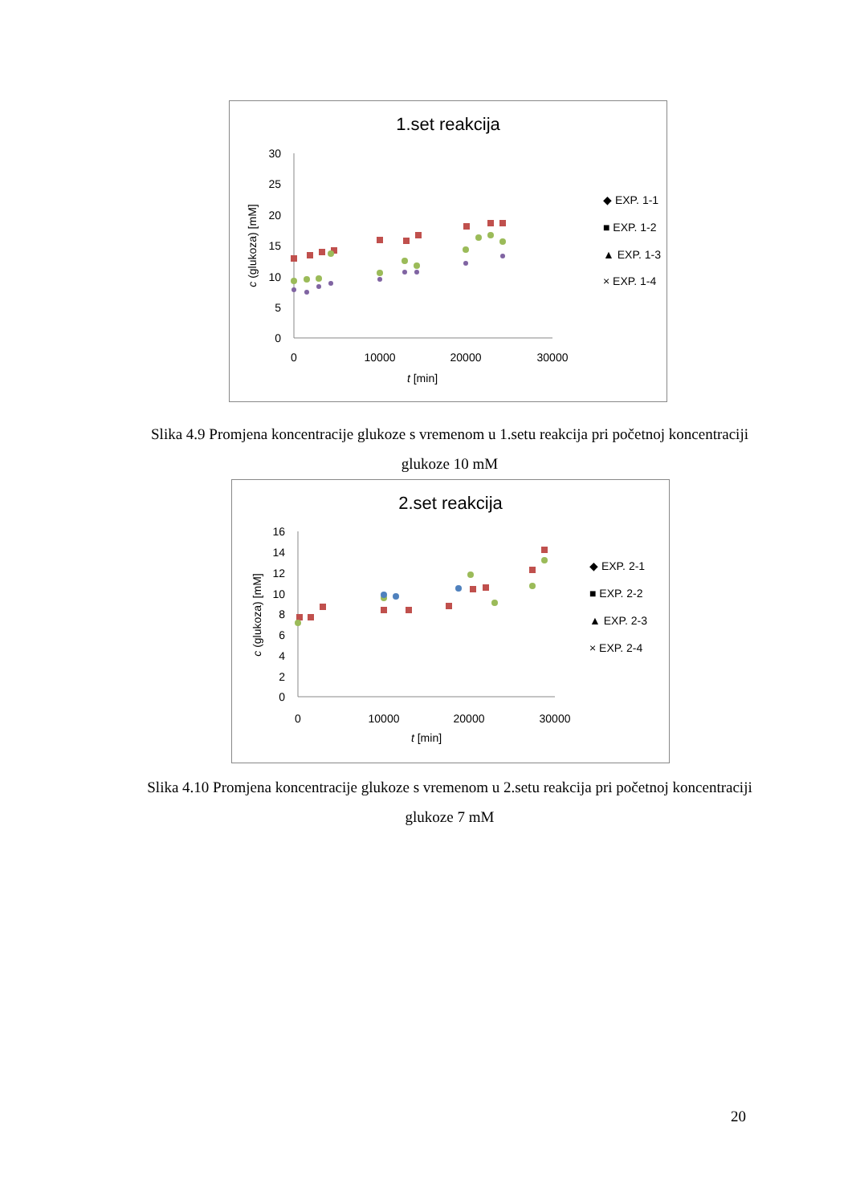1.set reakcija
30
25
20
15
10
5
0
0
10000
20000
30000
t [min]
c (glukoza) [mM]
◆ EXP. 1-1
■ EXP. 1-2
▲ EXP. 1-3
× EXP. 1-4
Slika 4.9 Promjena koncentracije glukoze s vremenom u 1.setu reakcija pri početnoj koncentraciji glukoze 10 mM
2.set reakcija
16
14
12
10
8
6
4
2
0
0
10000
20000
30000
t [min]
c (glukoza) [mM]
◆ EXP. 2-1
■ EXP. 2-2
▲ EXP. 2-3
× EXP. 2-4
Slika 4.10 Promjena koncentracije glukoze s vremenom u 2.setu reakcija pri početnoj koncentraciji glukoze 7 mM
20